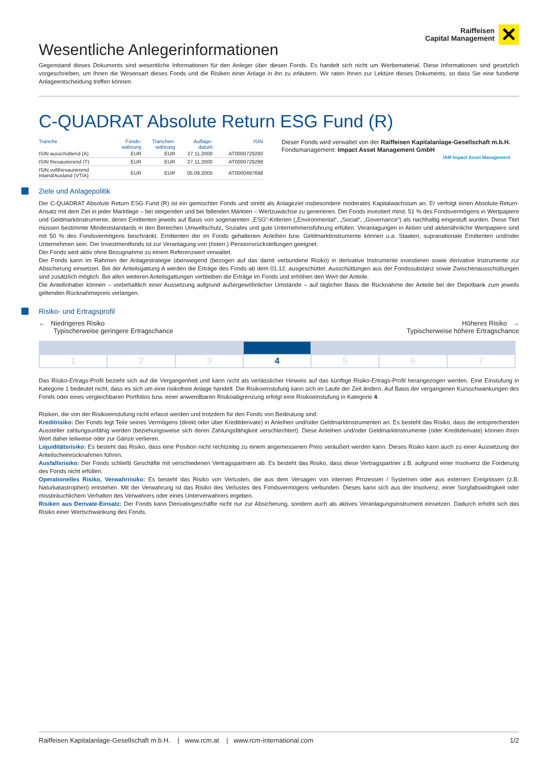Raiffeisen
Capital Management
✕
Wesentliche Anlegerinformationen
Gegenstand dieses Dokuments sind wesentliche Informationen für den Anleger über diesen Fonds. Es handelt sich nicht um Werbematerial. Diese Informationen sind gesetzlich vorgeschrieben, um Ihnen die Wesensart dieses Fonds und die Risiken einer Anlage in ihn zu erläutern. Wir raten Ihnen zur Lektüre dieses Dokuments, so dass Sie eine fundierte Anlageentscheidung treffen können.
C-QUADRAT Absolute Return ESG Fund (R)
| Tranche | Fonds- währung | Tranchen- währung | Auflage- datum | ISIN |
| --- | --- | --- | --- | --- |
| ISIN ausschüttend (A) | EUR | EUR | 27.11.2000 | AT0000729280 |
| ISIN thesaurierend (T) | EUR | EUR | 27.11.2000 | AT0000729298 |
| ISIN vollthesaurierend Inland/Ausland (VTIA) | EUR | EUR | 05.09.2005 | AT0000497698 |
Dieser Fonds wird verwaltet von der Raiffeisen Kapitalanlage-Gesellschaft m.b.H.
Fondsmanagement: Impact Asset Management GmbH
IAM Impact Asset Management
Ziele und Anlagepolitik
Der C-QUADRAT Absolute Return ESG Fund (R) ist ein gemischter Fonds und strebt als Anlageziel insbesondere moderates Kapitalwachstum an. Er verfolgt einen Absolute-Return-Ansatz mit dem Ziel in jeder Marktlage – bei steigenden und bei fallenden Märkten – Wertzuwächse zu generieren. Der Fonds investiert mind. 51 % des Fondsvermögens in Wertpapiere und Geldmarktinstrumente, deren Emittenten jeweils auf Basis von sogenannten „ESG“-Kriterien („Environmental“, „Social“, „Governance“) als nachhaltig eingestuft wurden. Diese Titel müssen bestimmte Mindeststandards in den Bereichen Umweltschutz, Soziales und gute Unternehmensführung erfüllen. Veranlagungen in Aktien und aktienähnliche Wertpapiere sind mit 50 % des Fondsvermögens beschränkt. Emittenten der im Fonds gehaltenen Anleihen bzw. Geldmarktinstrumente können u.a. Staaten, supranationale Emittenten und/oder Unternehmen sein. Der Investmentfonds ist zur Veranlagung von (österr.) Pensionsrückstellungen geeignet.
Der Fonds wird aktiv ohne Bezugnahme zu einem Referenzwert verwaltet.
Der Fonds kann im Rahmen der Anlagestrategie überwiegend (bezogen auf das damit verbundene Risiko) in derivative Instrumente investieren sowie derivative Instrumente zur Absicherung einsetzen. Bei der Anteilsgattung A werden die Erträge des Fonds ab dem 01.12. ausgeschüttet. Ausschüttungen aus der Fondssubstanz sowie Zwischenausschüttungen sind zusätzlich möglich. Bei allen weiteren Anteilsgattungen verbleiben die Erträge im Fonds und erhöhen den Wert der Anteile.
Die Anteilinhaber können – vorbehaltlich einer Aussetzung aufgrund außergewöhnlicher Umstände – auf täglicher Basis die Rücknahme der Anteile bei der Depotbank zum jeweils geltenden Rücknahmepreis verlangen.
Risiko- und Ertragsprofil
← Niedrigeres Risiko
Typischerweise geringere Ertragschance
Höheres Risiko →
Typischerweise höhere Ertragschance
| 1 | 2 | 3 | 4 | 5 | 6 | 7 |
Das Risiko-Ertrags-Profil bezieht sich auf die Vergangenheit und kann nicht als verlässlicher Hinweis auf das künftige Risiko-Ertrags-Profil herangezogen werden. Eine Einstufung in Kategorie 1 bedeutet nicht, dass es sich um eine risikofreie Anlage handelt. Die Risikoeinstufung kann sich im Laufe der Zeit ändern. Auf Basis der vergangenen Kursschwankungen des Fonds oder eines vergleichbaren Portfolios bzw. einer anwendbaren Risikoabgrenzung erfolgt eine Risikoeinstufung in Kategorie 4.
Risiken, die von der Risikoeinstufung nicht erfasst werden und trotzdem für den Fonds von Bedeutung sind:
Kreditrisiko: Der Fonds legt Teile seines Vermögens (direkt oder über Kreditderivate) in Anleihen und/oder Geldmarktinstrumenten an. Es besteht das Risiko, dass die entsprechenden Aussteller zahlungsunfähig werden (beziehungsweise sich deren Zahlungsfähigkeit verschlechtert). Diese Anleihen und/oder Geldmarktinstrumente (oder Kreditderivate) können ihren Wert daher teilweise oder zur Gänze verlieren.
Liquiditätsrisiko: Es besteht das Risiko, dass eine Position nicht rechtzeitig zu einem angemessenen Preis veräußert werden kann. Dieses Risiko kann auch zu einer Aussetzung der Anteilscheinrücknahmen führen.
Ausfallsrisiko: Der Fonds schließt Geschäfte mit verschiedenen Vertragspartnern ab. Es besteht das Risiko, dass diese Vertragspartner z.B. aufgrund einer Insolvenz die Forderung des Fonds nicht erfüllen.
Operationelles Risiko, Verwahrrisiko: Es besteht das Risiko von Verlusten, die aus dem Versagen von internen Prozessen / Systemen oder aus externen Ereignissen (z.B. Naturkatastrophen) entstehen. Mit der Verwahrung ist das Risiko des Verlustes des Fondsvermögens verbunden. Dieses kann sich aus der Insolvenz, einer Sorgfaltswidrigkeit oder missbräuchlichem Verhalten des Verwahrers oder eines Unterverwahrers ergeben.
Risiken aus Derivate-Einsatz: Der Fonds kann Derivativgeschäfte nicht nur zur Absicherung, sondern auch als aktives Veranlagungsinstrument einsetzen. Dadurch erhöht sich das Risiko einer Wertschwankung des Fonds.
Raiffeisen Kapitalanlage-Gesellschaft m.b.H. | www.rcm.at | www.rcm-international.com
1/2